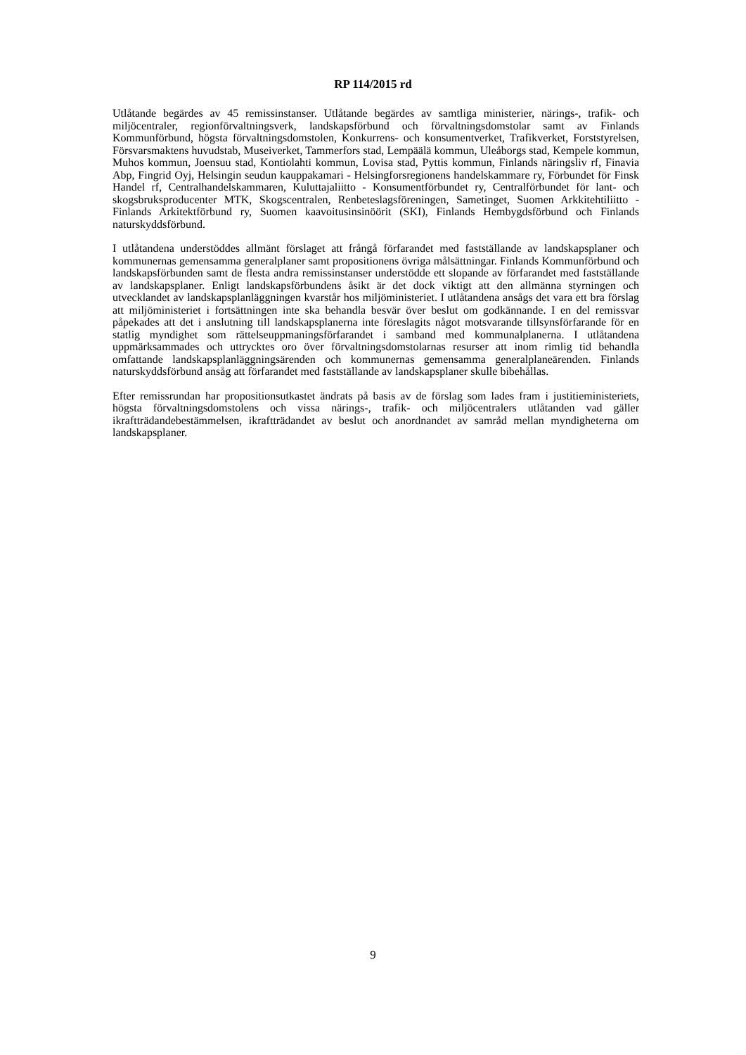RP 114/2015 rd
Utlåtande begärdes av 45 remissinstanser. Utlåtande begärdes av samtliga ministerier, närings-, trafik- och miljöcentraler, regionförvaltningsverk, landskapsförbund och förvaltningsdomstolar samt av Finlands Kommunförbund, högsta förvaltningsdomstolen, Konkurrens- och konsumentverket, Trafikverket, Forststyrelsen, Försvarsmaktens huvudstab, Museiverket, Tammerfors stad, Lempäälä kommun, Uleåborgs stad, Kempele kommun, Muhos kommun, Joensuu stad, Kontiolahti kommun, Lovisa stad, Pyttis kommun, Finlands näringsliv rf, Finavia Abp, Fingrid Oyj, Helsingin seudun kauppakamari - Helsingforsregionens handelskammare ry, Förbundet för Finsk Handel rf, Centralhandelskammaren, Kuluttajaliitto - Konsumentförbundet ry, Centralförbundet för lant- och skogsbruksproducenter MTK, Skogscentralen, Renbeteslagsföreningen, Sametinget, Suomen Arkkitehtiliitto - Finlands Arkitektförbund ry, Suomen kaavoitusinsinöörit (SKI), Finlands Hembygdsförbund och Finlands naturskyddsförbund.
I utlåtandena understöddes allmänt förslaget att frångå förfarandet med fastställande av landskapsplaner och kommunernas gemensamma generalplaner samt propositionens övriga målsättningar. Finlands Kommunförbund och landskapsförbunden samt de flesta andra remissinstanser understödde ett slopande av förfarandet med fastställande av landskapsplaner. Enligt landskapsförbundens åsikt är det dock viktigt att den allmänna styrningen och utvecklandet av landskapsplanläggningen kvarstår hos miljöministeriet. I utlåtandena ansågs det vara ett bra förslag att miljöministeriet i fortsättningen inte ska behandla besvär över beslut om godkännande. I en del remissvar påpekades att det i anslutning till landskapsplanerna inte föreslagits något motsvarande tillsynsförfarande för en statlig myndighet som rättelseuppmaningsförfarandet i samband med kommunalplanerna. I utlåtandena uppmärksammades och uttrycktes oro över förvaltningsdomstolarnas resurser att inom rimlig tid behandla omfattande landskapsplanläggningsärenden och kommunernas gemensamma generalplaneärenden. Finlands naturskyddsförbund ansåg att förfarandet med fastställande av landskapsplaner skulle bibehållas.
Efter remissrundan har propositionsutkastet ändrats på basis av de förslag som lades fram i justitieministeriets, högsta förvaltningsdomstolens och vissa närings-, trafik- och miljöcentralers utlåtanden vad gäller ikraftträdandebestämmelsen, ikraftträdandet av beslut och anordnandet av samråd mellan myndigheterna om landskapsplaner.
9